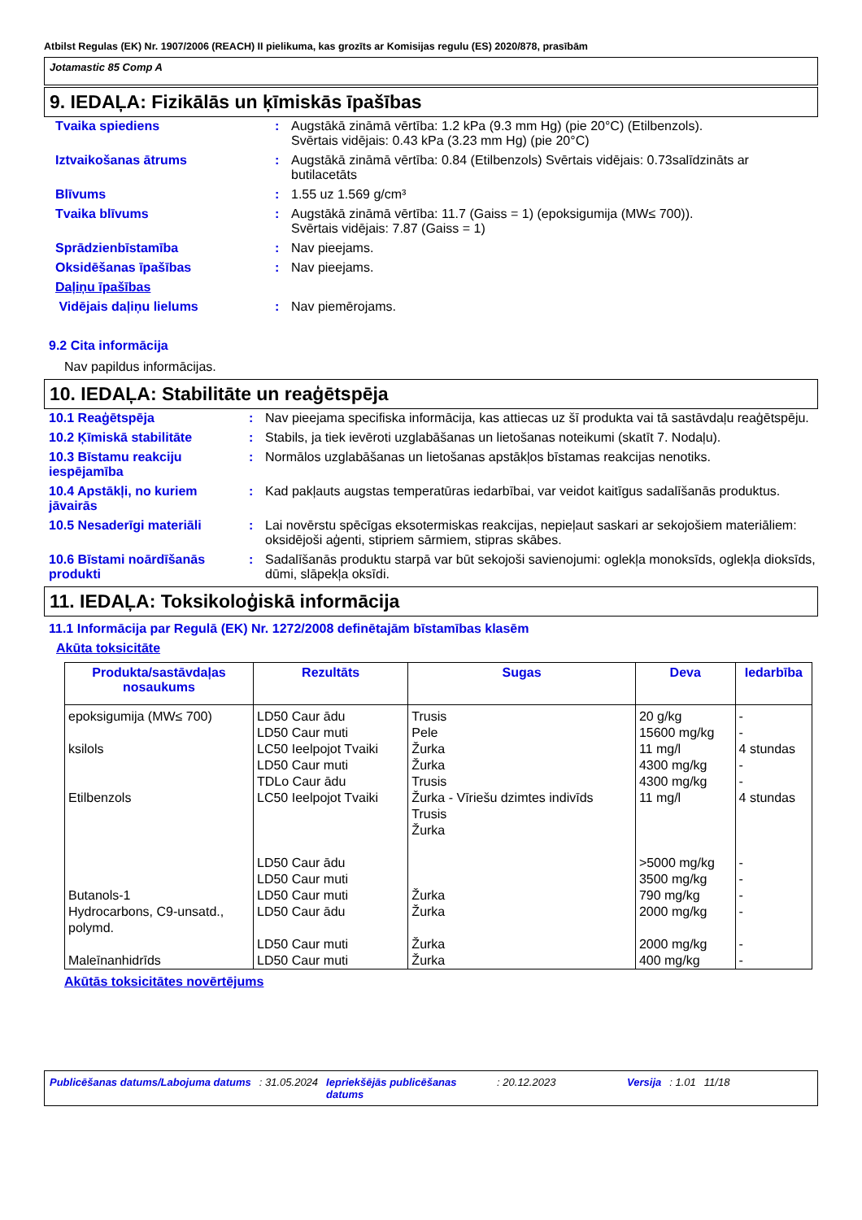Atbilst Regulas (EK) Nr. 1907/2006 (REACH) II pielikuma, kas grozīts ar Komisijas regulu (ES) 2020/878, prasībām
Jotamastic 85 Comp A
9. IEDAĻA: Fizikālās un ķīmiskās īpašības
Tvaika spiediens : Augstākā zināmā vērtība: 1.2 kPa (9.3 mm Hg) (pie 20°C) (Etilbenzols).
Svērtais vidējais: 0.43 kPa (3.23 mm Hg) (pie 20°C)
Iztvaikošanas ātrums : Augstākā zināmā vērtība: 0.84 (Etilbenzols) Svērtais vidējais: 0.73salīdzināts ar butilacetāts
Blīvums : 1.55 uz 1.569 g/cm³
Tvaika blīvums : Augstākā zināmā vērtība: 11.7 (Gaiss = 1) (epoksigumija (MW≤ 700)).
Svērtais vidējais: 7.87 (Gaiss = 1)
Sprādzienbīstamība : Nav pieejams.
Oksidēšanas īpašības : Nav pieejams.
Daļiņu īpašības
Vidējais daļiņu lielums : Nav piemērojams.
9.2 Cita informācija
Nav papildus informācijas.
10. IEDAĻA: Stabilitāte un reaģētspēja
10.1 Reaģētspēja : Nav pieejama specifiska informācija, kas attiecas uz šī produkta vai tā sastāvdaļu reaģētspēju.
10.2 Ķīmiskā stabilitāte : Stabils, ja tiek ievēroti uzglabāšanas un lietošanas noteikumi (skatīt 7. Nodaļu).
10.3 Bīstamu reakciju iespējamība
: Normālos uzglabāšanas un lietošanas apstākļos bīstamas reakcijas nenotiks.
10.4 Apstākļi, no kuriem jāvairās
: Kad pakļauts augstas temperatūras iedarbībai, var veidot kaitīgus sadalīšanās produktus.
10.5 Nesaderīgi materiāli : Lai novērstu spēcīgas eksotermiskas reakcijas, nepieļaut saskari ar sekojošiem materiāliem: oksidējoši aģenti, stipriem sārmiem, stipras skābes.
10.6 Bīstami noārdīšanās produkti
: Sadalīšanās produktu starpā var būt sekojoši savienojumi: oglekļa monoksīds, oglekļa dioksīds, dūmi, slāpekļa oksīdi.
11. IEDAĻA: Toksikoloģiskā informācija
11.1 Informācija par Regulā (EK) Nr. 1272/2008 definētajām bīstamības klasēm
Akūta toksicitāte
| Produkta/sastāvdaļas nosaukums | Rezultāts | Sugas | Deva | Iedarbība |
| --- | --- | --- | --- | --- |
| epoksigumija (MW≤ 700) | LD50 Caur ādu LD50 Caur muti | Trusis Pele | 20 g/kg 15600 mg/kg | - - |
| ksilols | LC50 Ieelpojot Tvaiki LD50 Caur muti TDLo Caur ādu | Žurka Žurka Trusis | 11 mg/l 4300 mg/kg 4300 mg/kg | 4 stundas - - |
| Etilbenzols | LC50 Ieelpojot Tvaiki LD50 Caur ādu LD50 Caur muti | Žurka - Vīriešu dzimtes indivīds Trusis Žurka | 11 mg/l >5000 mg/kg 3500 mg/kg | 4 stundas - - |
| Butanols-1 | LD50 Caur muti | Žurka | 790 mg/kg | - |
| Hydrocarbons, C9-unsatd., polymd. | LD50 Caur ādu LD50 Caur muti | Žurka Žurka | 2000 mg/kg 2000 mg/kg | - - |
| Maleīnanhidrīds | LD50 Caur muti | Žurka | 400 mg/kg | - |
Akūtās toksicitātes novērtējums
Publicēšanas datums/Labojuma datums: 31.05.2024 Iepriekšējās publicēšanas datums: 20.12.2023 Versija: 1.01 11/18